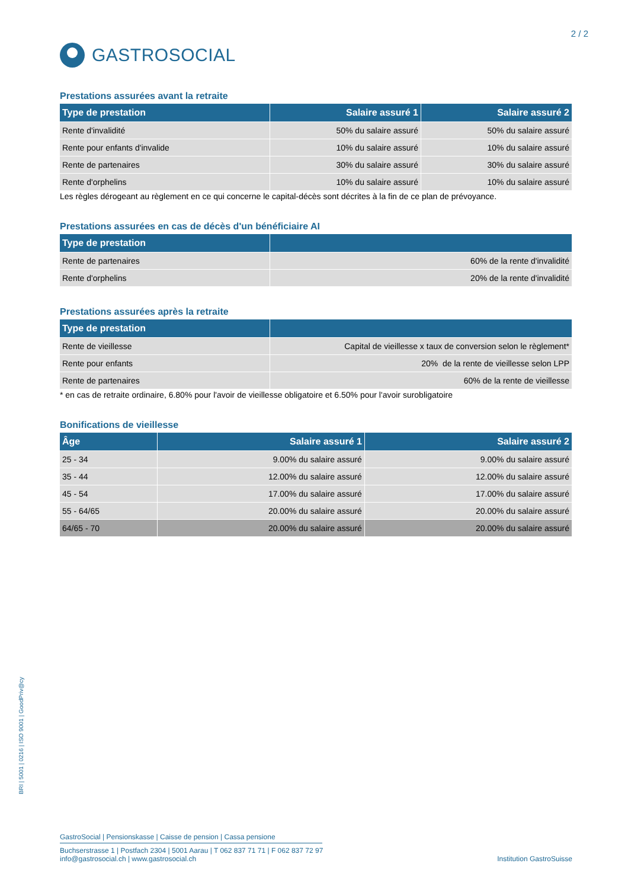2 / 2
GASTROSOCIAL
Prestations assurées avant la retraite
| Type de prestation | Salaire assuré 1 | Salaire assuré 2 |
| --- | --- | --- |
| Rente d'invalidité | 50% du salaire assuré | 50% du salaire assuré |
| Rente pour enfants d'invalide | 10% du salaire assuré | 10% du salaire assuré |
| Rente de partenaires | 30% du salaire assuré | 30% du salaire assuré |
| Rente d'orphelins | 10% du salaire assuré | 10% du salaire assuré |
Les règles dérogeant au règlement en ce qui concerne le capital-décès sont décrites à la fin de ce plan de prévoyance.
Prestations assurées en cas de décès d'un bénéficiaire AI
| Type de prestation | |
| --- | --- |
| Rente de partenaires | 60% de la rente d'invalidité |
| Rente d'orphelins | 20% de la rente d'invalidité |
Prestations assurées après la retraite
| Type de prestation | |
| --- | --- |
| Rente de vieillesse | Capital de vieillesse x taux de conversion selon le règlement* |
| Rente pour enfants | 20% de la rente de vieillesse selon LPP |
| Rente de partenaires | 60% de la rente de vieillesse |
* en cas de retraite ordinaire, 6.80% pour l'avoir de vieillesse obligatoire et 6.50% pour l'avoir surobligatoire
Bonifications de vieillesse
| Âge | Salaire assuré 1 | Salaire assuré 2 |
| --- | --- | --- |
| 25 - 34 | 9.00% du salaire assuré | 9.00% du salaire assuré |
| 35 - 44 | 12.00% du salaire assuré | 12.00% du salaire assuré |
| 45 - 54 | 17.00% du salaire assuré | 17.00% du salaire assuré |
| 55 - 64/65 | 20.00% du salaire assuré | 20.00% du salaire assuré |
| 64/65 - 70 | 20.00% du salaire assuré | 20.00% du salaire assuré |
BRI | 5001 | 0216 | ISO 9001 | GoodPriv@cy
GastroSocial | Pensionskasse | Caisse de pension | Cassa pensione
Buchserstrasse 1 | Postfach 2304 | 5001 Aarau | T 062 837 71 71 | F 062 837 72 97
info@gastrosocial.ch | www.gastrosocial.ch Institution GastroSuisse